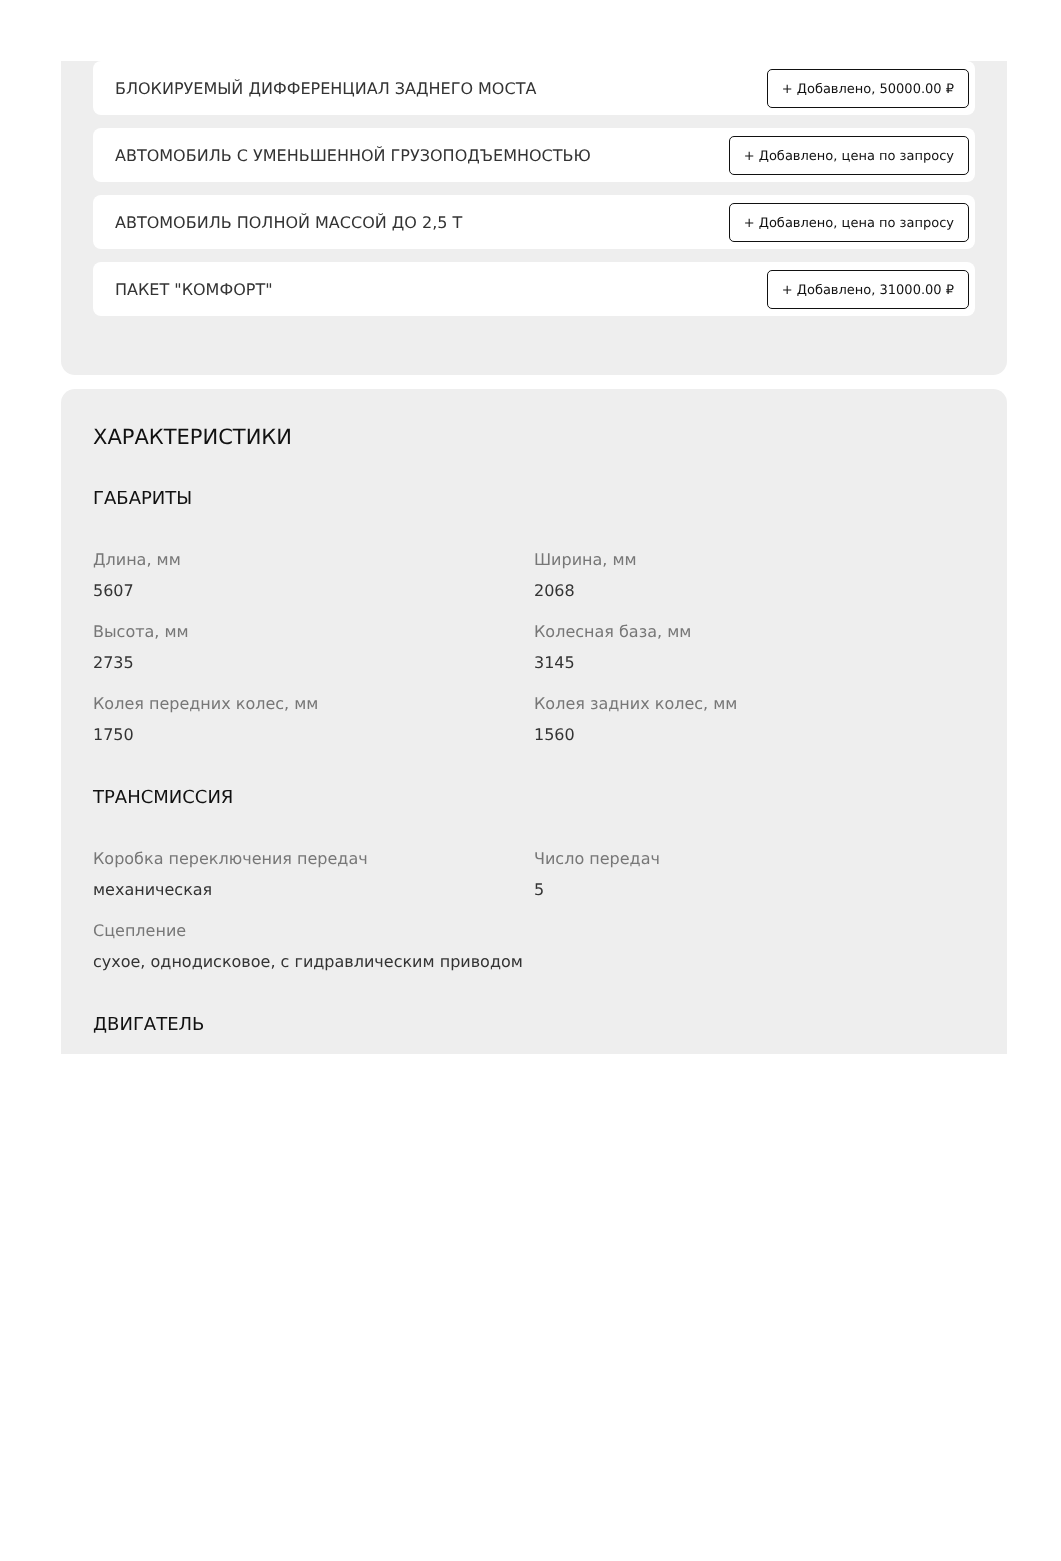БЛОКИРУЕМЫЙ ДИФФЕРЕНЦИАЛ ЗАДНЕГО МОСТА + Добавлено, 50000.00 ₽
АВТОМОБИЛЬ С УМЕНЬШЕННОЙ ГРУЗОПОДЪЕМНОСТЬЮ + Добавлено, цена по запросу
АВТОМОБИЛЬ ПОЛНОЙ МАССОЙ ДО 2,5 Т + Добавлено, цена по запросу
ПАКЕТ "КОМФОРТ" + Добавлено, 31000.00 ₽
ХАРАКТЕРИСТИКИ
ГАБАРИТЫ
Длина, мм
5607
Ширина, мм
2068
Высота, мм
2735
Колесная база, мм
3145
Колея передних колес, мм
1750
Колея задних колес, мм
1560
ТРАНСМИССИЯ
Коробка переключения передач
механическая
Число передач
5
Сцепление
сухое, однодисковое, с гидравлическим приводом
ДВИГАТЕЛЬ